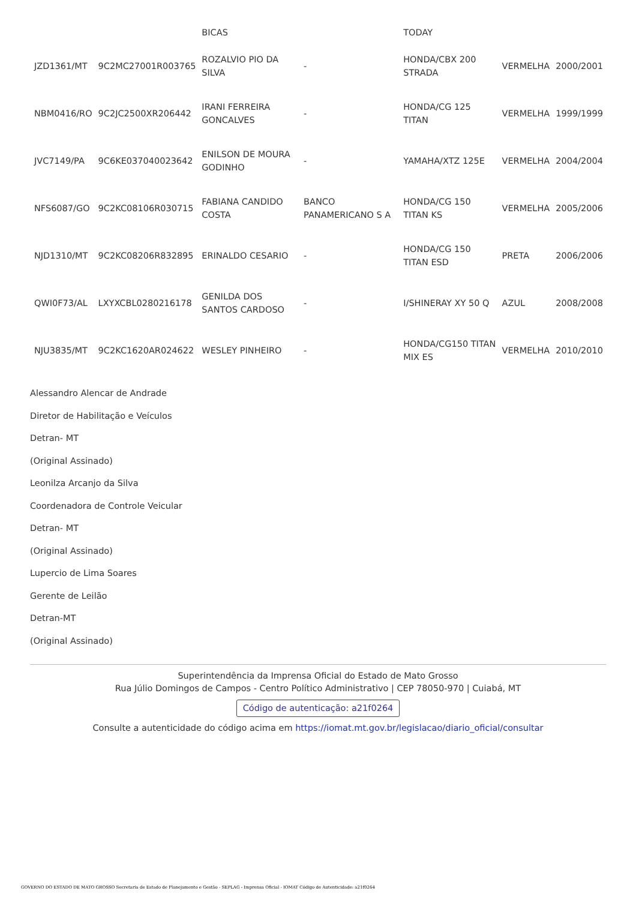| | | BICAS | | TODAY | | |
| JZD1361/MT | 9C2MC27001R003765 | ROZALVIO PIO DA SILVA | - | HONDA/CBX 200 STRADA | VERMELHA | 2000/2001 |
| NBM0416/RO | 9C2JC2500XR206442 | IRANI FERREIRA GONCALVES | - | HONDA/CG 125 TITAN | VERMELHA | 1999/1999 |
| JVC7149/PA | 9C6KE037040023642 | ENILSON DE MOURA GODINHO | - | YAMAHA/XTZ 125E | VERMELHA | 2004/2004 |
| NFS6087/GO | 9C2KC08106R030715 | FABIANA CANDIDO COSTA | BANCO PANAMERICANO S A | HONDA/CG 150 TITAN KS | VERMELHA | 2005/2006 |
| NJD1310/MT | 9C2KC08206R832895 | ERINALDO CESARIO | - | HONDA/CG 150 TITAN ESD | PRETA | 2006/2006 |
| QWI0F73/AL | LXYXCBL0280216178 | GENILDA DOS SANTOS CARDOSO | - | I/SHINERAY XY 50 Q | AZUL | 2008/2008 |
| NJU3835/MT | 9C2KC1620AR024622 | WESLEY PINHEIRO | - | HONDA/CG150 TITAN MIX ES | VERMELHA | 2010/2010 |
Alessandro Alencar de Andrade
Diretor de Habilitação e Veículos
Detran- MT
(Original Assinado)
Leonilza Arcanjo da Silva
Coordenadora de Controle Veicular
Detran- MT
(Original Assinado)
Lupercio de Lima Soares
Gerente de Leilão
Detran-MT
(Original Assinado)
Superintendência da Imprensa Oficial do Estado de Mato Grosso
Rua Júlio Domingos de Campos - Centro Político Administrativo | CEP 78050-970 | Cuiabá, MT
Código de autenticação: a21f0264
Consulte a autenticidade do código acima em https://iomat.mt.gov.br/legislacao/diario_oficial/consultar
GOVERNO DO ESTADO DE MATO GROSSO Secretaria de Estado de Planejamento e Gestão - SEPLAG - Imprensa Oficial - IOMAT Código de Autenticidade: a21f0264